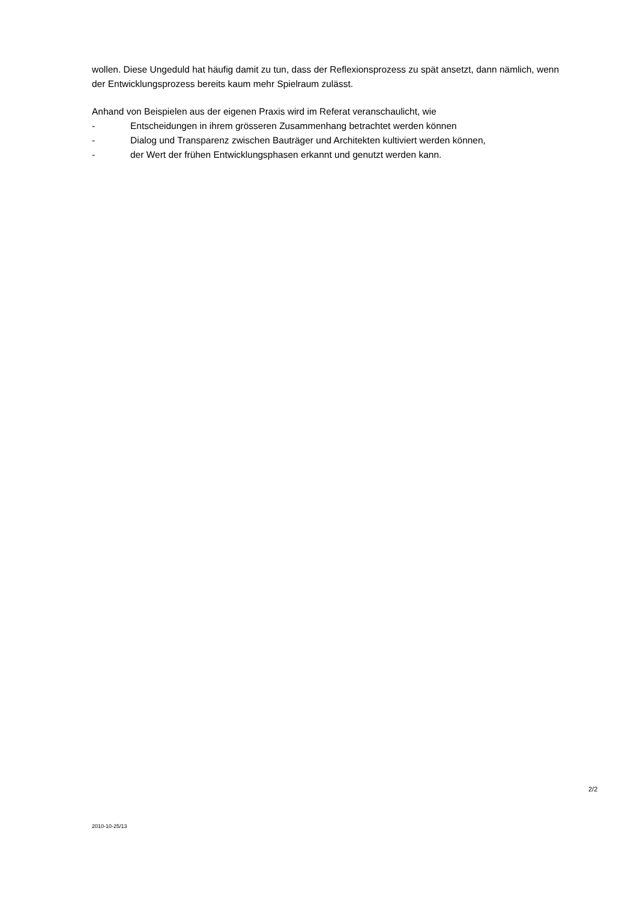wollen. Diese Ungeduld hat häufig damit zu tun, dass der Reflexionsprozess zu spät ansetzt, dann nämlich, wenn der Entwicklungsprozess bereits kaum mehr Spielraum zulässt.
Anhand von Beispielen aus der eigenen Praxis wird im Referat veranschaulicht, wie
- Entscheidungen in ihrem grösseren Zusammenhang betrachtet werden können
- Dialog und Transparenz zwischen Bauträger und Architekten kultiviert werden können,
- der Wert der frühen Entwicklungsphasen erkannt und genutzt werden kann.
2/2
2010-10-25/13